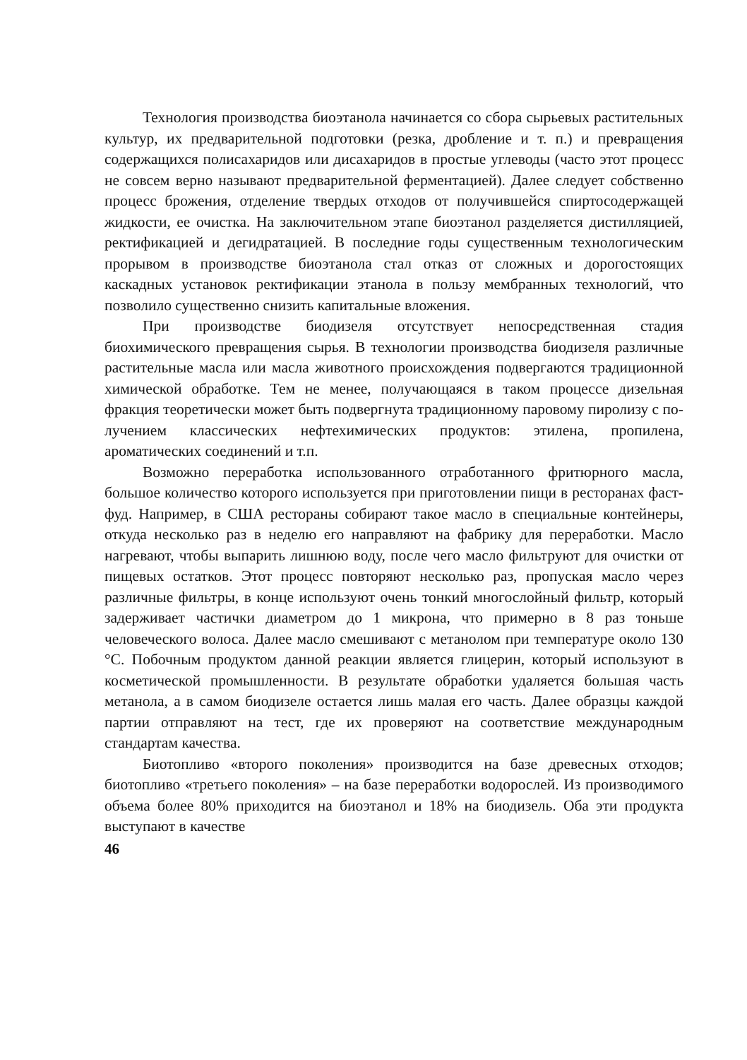Технология производства биоэтанола начинается со сбора сырье­вых растительных культур, их предварительной подготовки (резка, дробление и т. п.) и превращения содержащихся полисахаридов или дисахаридов в простые углеводы (часто этот процесс не совсем верно называют предварительной ферментацией). Далее следует собственно процесс брожения, отделение твердых отходов от получившейся спир­тосодержащей жидкости, ее очистка. На заключительном этапе био­этанол разделяется дистилляцией, ректификацией и дегидратацией. В последние годы существенным технологическим прорывом в произ­водстве биоэтанола стал отказ от сложных и дорогостоящих каскадных установок ректификации этанола в пользу мембранных технологий, что позволило существенно снизить капитальные вложения.
При производстве биодизеля отсутствует непосредственная ста­дия биохимического превращения сырья. В технологии производства биодизеля различные растительные масла или масла животного проис­хождения подвергаются традиционной химической обработке. Тем не менее, получающаяся в таком процессе дизельная фракция теоретиче­ски может быть подвергнута традиционному паровому пиролизу с по­лучением классических нефтехимических продуктов: этилена, пропи­лена, ароматических соединений и т.п.
Возможно переработка использованного отработанного фритюр­ного масла, большое количество которого используется при приготов­лении пищи в ресторанах фаст-фуд. Например, в США рестораны со­бирают такое масло в специальные контейнеры, откуда несколько раз в неделю его направляют на фабрику для переработки. Масло нагре­вают, чтобы выпарить лишнюю воду, после чего масло фильтруют для очистки от пищевых остатков. Этот процесс повторяют несколько раз, пропуская масло через различные фильтры, в конце используют очень тонкий многослойный фильтр, который задерживает частички диамет­ром до 1 микрона, что примерно в 8 раз тоньше человеческого волоса. Далее масло смешивают с метанолом при температуре около 130 °С. Побочным продуктом данной реакции является глицерин, который используют в косметической промышленности. В результате обработ­ки удаляется большая часть метанола, а в самом биодизеле остается лишь малая его часть. Далее образцы каждой партии отправляют на тест, где их проверяют на соответствие международным стандартам качества.
Биотопливо «второго поколения» производится на базе древес­ных отходов; биотопливо «третьего поколения» – на базе переработки водорослей. Из производимого объема более 80% приходится на био­этанол и 18% на биодизель. Оба эти продукта выступают в качестве
46